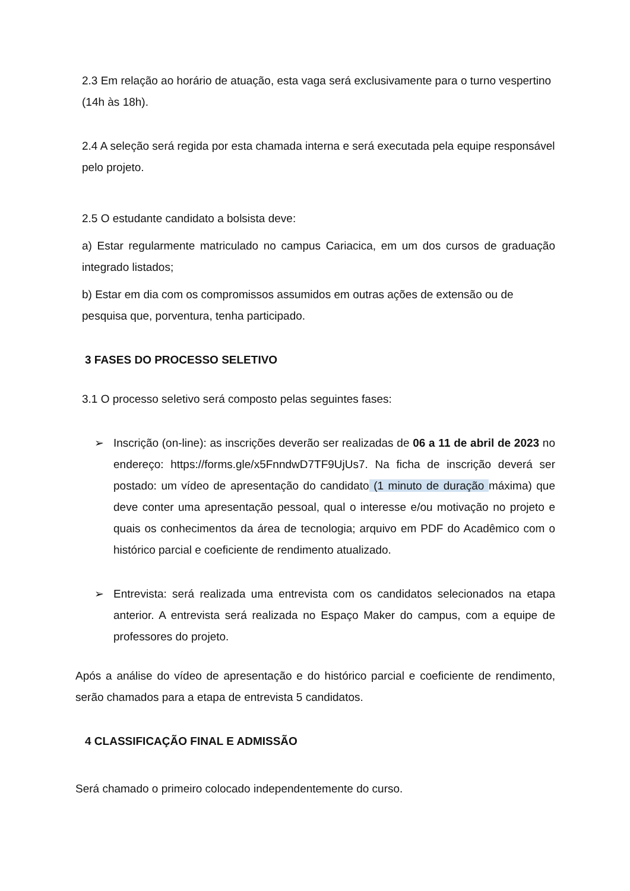2.3 Em relação ao horário de atuação, esta vaga será exclusivamente para o turno vespertino (14h às 18h).
2.4 A seleção será regida por esta chamada interna e será executada pela equipe responsável pelo projeto.
2.5 O estudante candidato a bolsista deve:
a) Estar regularmente matriculado no campus Cariacica, em um dos cursos de graduação integrado listados;
b) Estar em dia com os compromissos assumidos em outras ações de extensão ou de pesquisa que, porventura, tenha participado.
3 FASES DO PROCESSO SELETIVO
3.1 O processo seletivo será composto pelas seguintes fases:
➢ Inscrição (on-line): as inscrições deverão ser realizadas de 06 a 11 de abril de 2023 no endereço: https://forms.gle/x5FnndwD7TF9UjUs7. Na ficha de inscrição deverá ser postado: um vídeo de apresentação do candidato (1 minuto de duração máxima) que deve conter uma apresentação pessoal, qual o interesse e/ou motivação no projeto e quais os conhecimentos da área de tecnologia; arquivo em PDF do Acadêmico com o histórico parcial e coeficiente de rendimento atualizado.
➢ Entrevista: será realizada uma entrevista com os candidatos selecionados na etapa anterior. A entrevista será realizada no Espaço Maker do campus, com a equipe de professores do projeto.
Após a análise do vídeo de apresentação e do histórico parcial e coeficiente de rendimento, serão chamados para a etapa de entrevista 5 candidatos.
4 CLASSIFICAÇÃO FINAL E ADMISSÃO
Será chamado o primeiro colocado independentemente do curso.